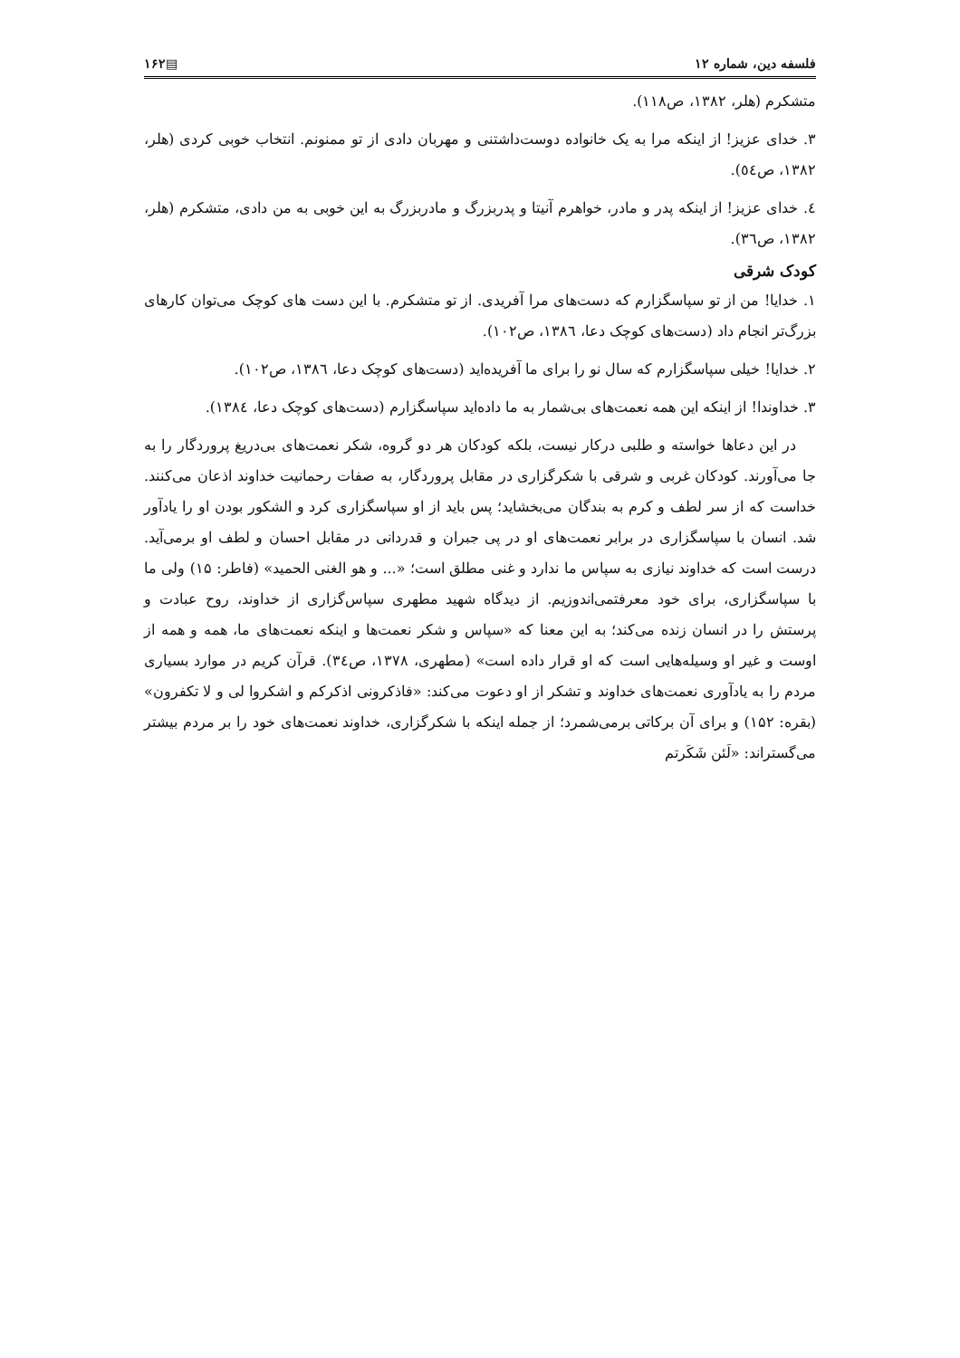فلسفه دین، شماره ۱۲ ▤۱۶۲
متشکرم (هلر، ۱۳۸۲، ص۱۱۸).
۳. خدای عزیز! از اینکه مرا به یک خانواده دوست‌داشتنی و مهربان دادی از تو ممنونم. انتخاب خوبی کردی (هلر، ۱۳۸۲، ص٥٤).
٤. خدای عزیز! از اینکه پدر و مادر، خواهرم آنیتا و پدربزرگ و مادربزرگ به این خوبی به من دادی، متشکرم (هلر، ۱۳۸۲، ص٣٦).
کودک شرقی
۱. خدایا! من از تو سپاسگزارم که دست‌های مرا آفریدی. از تو متشکرم. با این دست های کوچک می‌توان کارهای بزرگ‌تر انجام داد (دست‌های کوچک دعا، ۱۳۸٦، ص۱۰۲).
۲. خدایا! خیلی سپاسگزارم که سال نو را برای ما آفریده‌اید (دست‌های کوچک دعا، ۱۳۸٦، ص۱۰۲).
۳. خداوندا! از اینکه این همه نعمت‌های بی‌شمار به ما داده‌اید سپاسگزارم (دست‌های کوچک دعا، ۱۳۸٤).
در این دعاها خواسته و طلبی درکار نیست، بلکه کودکان هر دو گروه، شکر نعمت‌های بی‌دریغ پروردگار را به جا می‌آورند. کودکان غربی و شرقی با شکرگزاری در مقابل پروردگار، به صفات رحمانیت خداوند اذعان می‌کنند. خداست که از سر لطف و کرم به بندگان می‌بخشاید؛ پس باید از او سپاسگزاری کرد و الشکور بودن او را یادآور شد. انسان با سپاسگزاری در برابر نعمت‌های او در پی جبران و قدردانی در مقابل احسان و لطف او برمی‌آید. درست است که خداوند نیازی به سپاس ما ندارد و غنی مطلق است؛ «... و هو الغنی الحمید» (فاطر: ۱۵) ولی ما با سپاسگزاری، برای خود معرفتمی‌اندوزیم. از دیدگاه شهید مطهری سپاس‌گزاری از خداوند، روح عبادت و پرستش را در انسان زنده می‌کند؛ به این معنا که «سپاس و شکر نعمت‌ها و اینکه نعمت‌های ما، همه و همه از اوست و غیر او وسیله‌هایی است که او قرار داده است» (مطهری، ۱۳۷۸، ص٣٤). قرآن کریم در موارد بسیاری مردم را به یادآوری نعمت‌های خداوند و تشکر از او دعوت می‌کند: «فاذکرونی اذکرکم و اشکروا لی و لا تکفرون» (بقره: ۱۵۲) و برای آن برکاتی برمی‌شمرد؛ از جمله اینکه با شکرگزاری، خداوند نعمت‌های خود را بر مردم بیشتر می‌گستراند: «لَئن شَکَرتم